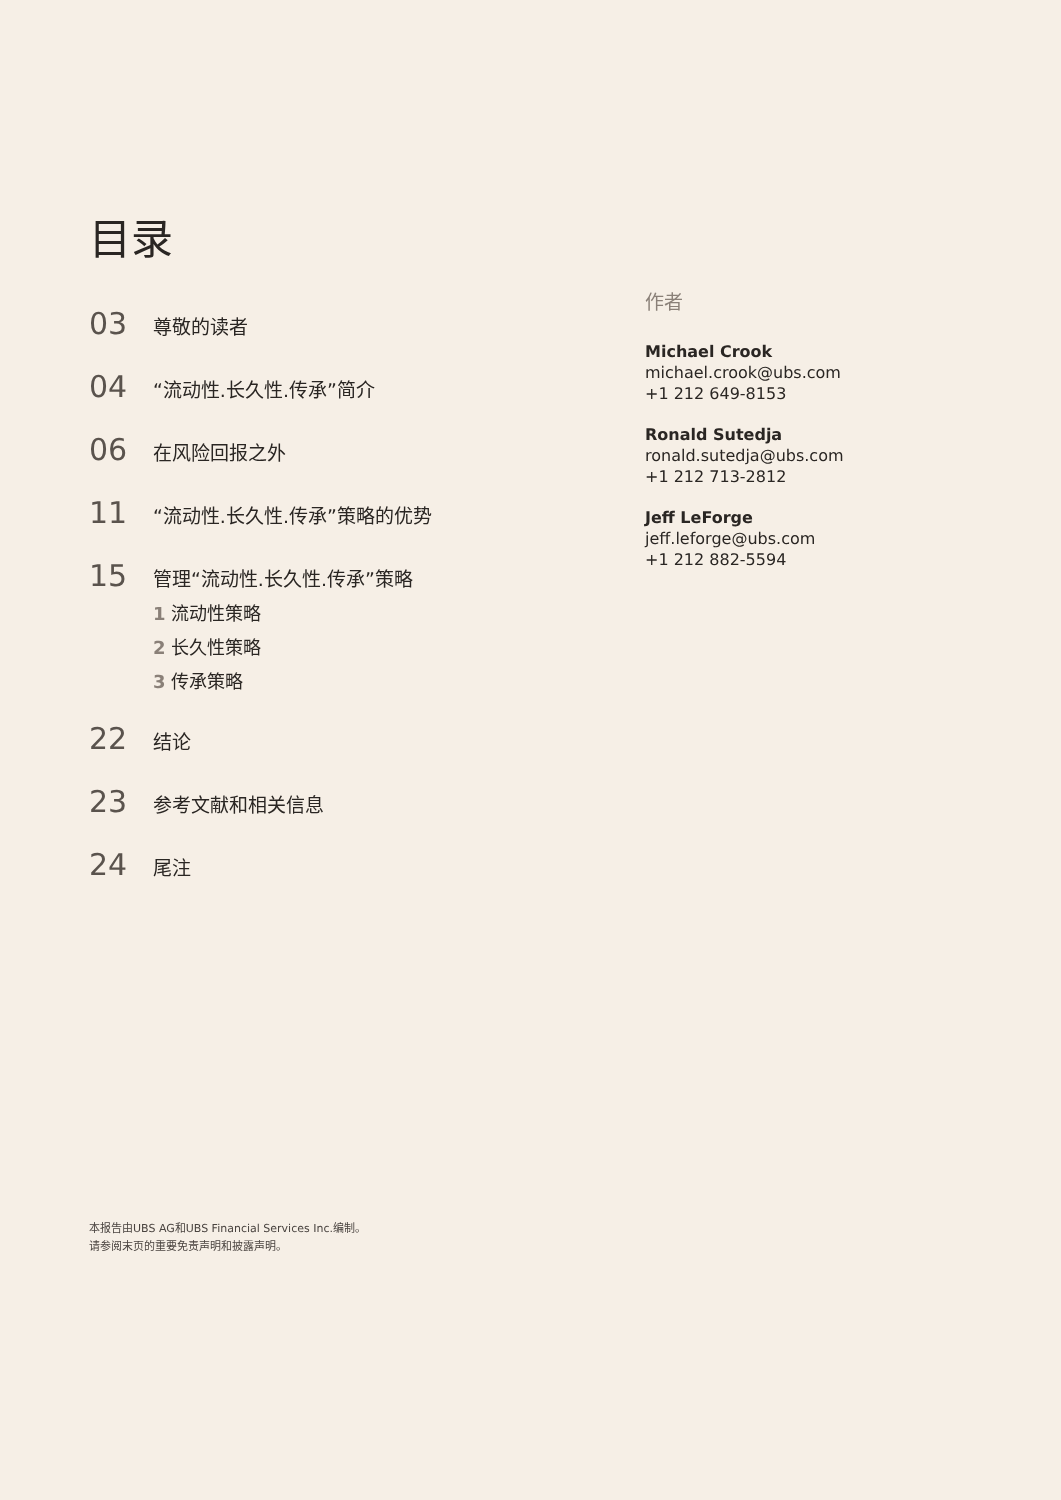目录
03
尊敬的读者
04
“流动性.长久性.传承”简介
06
在风险回报之外
11
“流动性.长久性.传承”策略的优势
15
管理“流动性.长久性.传承”策略
1 流动性策略
2 长久性策略
3 传承策略
22
结论
23
参考文献和相关信息
24
尾注
作者
Michael Crook
michael.crook@ubs.com
+1 212 649-8153
Ronald Sutedja
ronald.sutedja@ubs.com
+1 212 713-2812
Jeff LeForge
jeff.leforge@ubs.com
+1 212 882-5594
本报告由UBS AG和UBS Financial Services Inc.编制。
请参阅末页的重要免责声明和披露声明。